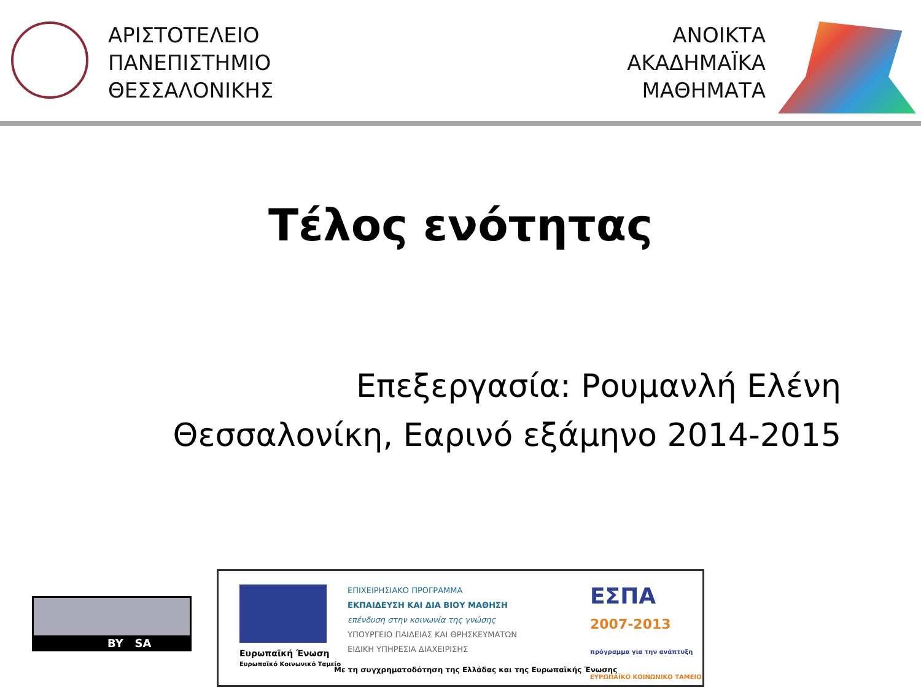ΑΡΙΣΤΟΤΕΛΕΙΟ
ΠΑΝΕΠΙΣΤΗΜΙΟ
ΘΕΣΣΑΛΟΝΙΚΗΣ
ΑΝΟΙΚΤΑ
ΑΚΑΔΗΜΑΪΚΑ
ΜΑΘΗΜΑΤΑ
Τέλος ενότητας
Επεξεργασία: Ρουμανλή Ελένη
Θεσσαλονίκη, Εαρινό εξάμηνο 2014-2015
BY SA
Ευρωπαϊκή Ένωση
Ευρωπαϊκό Κοινωνικό Ταμείο
ΕΠΙΧΕΙΡΗΣΙΑΚΟ ΠΡΟΓΡΑΜΜΑ
ΕΚΠΑΙΔΕΥΣΗ ΚΑΙ ΔΙΑ ΒΙΟΥ ΜΑΘΗΣΗ
επένδυση στην κοινωνία της γνώσης
ΥΠΟΥΡΓΕΙΟ ΠΑΙΔΕΙΑΣ ΚΑΙ ΘΡΗΣΚΕΥΜΑΤΩΝ
ΕΙΔΙΚΗ ΥΠΗΡΕΣΙΑ ΔΙΑΧΕΙΡΙΣΗΣ
ΕΣΠΑ
2007-2013
πρόγραμμα για την ανάπτυξη
ΕΥΡΩΠΑΪΚΟ ΚΟΙΝΩΝΙΚΟ ΤΑΜΕΙΟ
Με τη συγχρηματοδότηση της Ελλάδας και της Ευρωπαϊκής Ένωσης